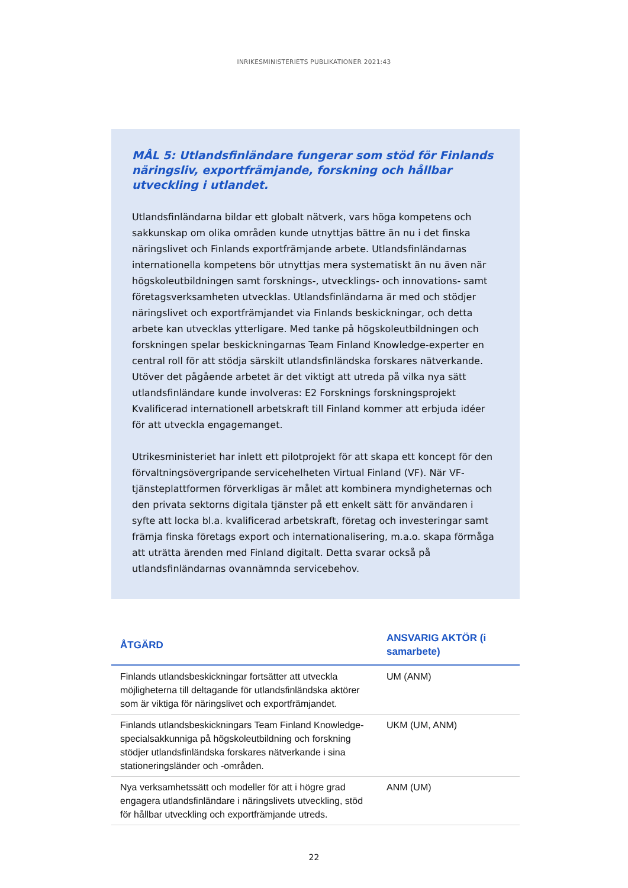INRIKESMINISTERIETS PUBLIKATIONER 2021:43
MÅL 5: Utlandsfinländare fungerar som stöd för Finlands näringsliv, exportfrämjande, forskning och hållbar utveckling i utlandet.
Utlandsfinländarna bildar ett globalt nätverk, vars höga kompetens och sakkunskap om olika områden kunde utnyttjas bättre än nu i det finska näringslivet och Finlands exportfrämjande arbete. Utlandsfinländarnas internationella kompetens bör utnyttjas mera systematiskt än nu även när högskoleutbildningen samt forsknings-, utvecklings- och innovations- samt företagsverksamheten utvecklas. Utlandsfinländarna är med och stödjer näringslivet och exportfrämjandet via Finlands beskickningar, och detta arbete kan utvecklas ytterligare. Med tanke på högskoleutbildningen och forskningen spelar beskickningarnas Team Finland Knowledge-experter en central roll för att stödja särskilt utlandsfinländska forskares nätverkande. Utöver det pågående arbetet är det viktigt att utreda på vilka nya sätt utlandsfinländare kunde involveras: E2 Forsknings forskningsprojekt Kvalificerad internationell arbetskraft till Finland kommer att erbjuda idéer för att utveckla engagemanget.
Utrikesministeriet har inlett ett pilotprojekt för att skapa ett koncept för den förvaltningsövergripande servicehelheten Virtual Finland (VF). När VF-tjänsteplattformen förverkligas är målet att kombinera myndigheternas och den privata sektorns digitala tjänster på ett enkelt sätt för användaren i syfte att locka bl.a. kvalificerad arbetskraft, företag och investeringar samt främja finska företags export och internationalisering, m.a.o. skapa förmåga att uträtta ärenden med Finland digitalt. Detta svarar också på utlandsfinländarnas ovannämnda servicebehov.
| ÅTGÄRD | ANSVARIG AKTÖR (i samarbete) |
| --- | --- |
| Finlands utlandsbeskickningar fortsätter att utveckla möjligheterna till deltagande för utlandsfinländska aktörer som är viktiga för näringslivet och exportfrämjandet. | UM (ANM) |
| Finlands utlandsbeskickningars Team Finland Knowledge-specialsakkunniga på högskoleutbildning och forskning stödjer utlandsfinländska forskares nätverkande i sina stationeringsländer och -områden. | UKM (UM, ANM) |
| Nya verksamhetssätt och modeller för att i högre grad engagera utlandsfinländare i näringslivets utveckling, stöd för hållbar utveckling och exportfrämjande utreds. | ANM (UM) |
22